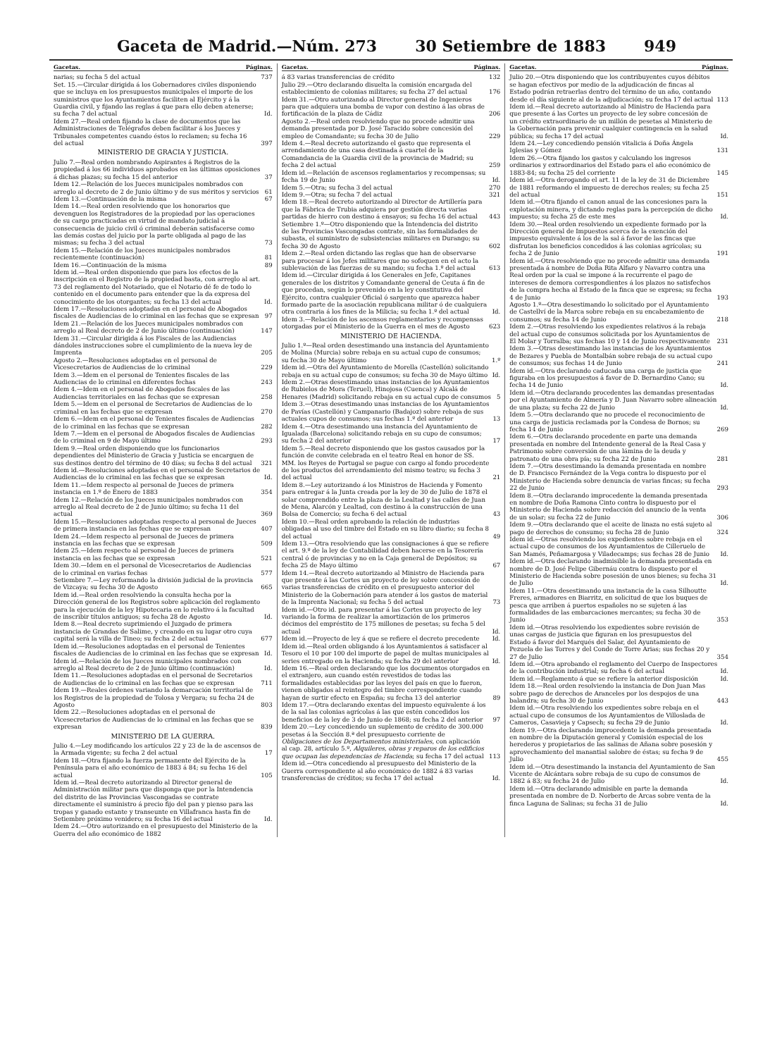Gaceta de Madrid.—Núm. 273 30 Setiembre de 1883 949
Gacetas. Páginas.
narias; su fecha 5 del actual 737
Set. 15.—Circular dirigida á los Gobernadores civiles disponiendo que se incluya en los presupuestos municipales el importe de los suministros que los Ayuntamientos faciliten al Ejército y á la Guardia civil, y fijando las reglas á que para ello deben atenerse; su fecha 7 del actual Id.
Idem 27.—Real orden fijando la clase de documentos que las Administraciones de Telégrafos deben facilitar á los Jueces y Tribunales competentes cuando éstos lo reclamen; su fecha 16 del actual 397
MINISTERIO DE GRACIA Y JUSTICIA.
Julio 7.—Real orden nombrando Aspirantes á Registros de la propiedad á los 66 individuos aprobados en las últimas oposiciones á dichas plazas; su fecha 15 del anterior 37
Idem 12.—Relación de los Jueces municipales nombrados con arreglo al decreto de 2 de Junio último y de sus méritos y servicios 61
Idem 13.—Continuación de la misma 67
Idem 14.—Real orden resolviendo que los honorarios que devenguen los Registradores de la propiedad por las operaciones de su cargo practicadas en virtud de mandato judicial á consecuencia de juicio civil ó criminal deberán satisfacerse como las demás costas del juicio por la parte obligada al pago de las mismas; su fecha 3 del actual 73
Idem 15.—Relación de los Jueces municipales nombrados recientemente (continuación) 81
Idem 16.—Continuación de la misma 89
Idem id.—Real orden disponiendo que para los efectos de la inscripción en el Registro de la propiedad basta, con arreglo al art. 73 del reglamento del Notariado, que el Notario dé fe de todo lo contenido en el documento para entender que la da expresa del conocimiento de los otorgantes; su fecha 13 del actual Id.
Idem 17.—Resoluciones adoptadas en el personal de Abogados fiscales de Audiencias de lo criminal en las fechas que se expresan 97
Idem 21.—Relación de los Jueces municipales nombrados con arreglo al Real decreto de 2 de Junio último (continuación) 147
Idem 31.—Circular dirigida á los Fiscales de las Audiencias dándoles instrucciones sobre el cumplimiento de la nueva ley de Imprenta 205
Agosto 2.—Resoluciones adoptadas en el personal de Vicesecretarios de Audiencias de lo criminal 229
Idem 3.—Idem en el personal de Tenientes fiscales de las Audiencias de lo criminal en diferentes fechas 243
Idem 4.—Idem en el personal de Abogados fiscales de las Audiencias territoriales en las fechas que se expresan 258
Idem 5.—Idem en el personal de Secretarios de Audiencias de lo criminal en las fechas que se expresan 270
Idem 6.—Idem en el personal de Tenientes fiscales de Audiencias de lo criminal en las fechas que se expresan 282
Idem 7.—Idem en el personal de Abogados fiscales de Audiencias de lo criminal en 9 de Mayo último 293
Idem 9.—Real orden disponiendo que los funcionarios dependientes del Ministerio de Gracia y Justicia se encarguen de sus destinos dentro del término de 40 días; su fecha 8 del actual 321
Idem id.—Resoluciones adoptadas en el personal de Secretarios de Audiencias de lo criminal en las fechas que se expresan Id.
Idem 11.—Idem respecto al personal de Jueces de primera instancia en 1.º de Enero de 1883 354
Idem 12.—Relación de los Jueces municipales nombrados con arreglo al Real decreto de 2 de Junio último; su fecha 11 del actual 369
Idem 15.—Resoluciones adoptadas respecto al personal de Jueces de primera instancia en las fechas que se expresan 407
Idem 24.—Idem respecto al personal de Jueces de primera instancia en las fechas que se expresan 509
Idem 25.—Idem respecto al personal de Jueces de primera instancia en las fechas que se expresan 521
Idem 30.—Idem en el personal de Vicesecretarios de Audiencias de lo criminal en varias fechas 577
Setiembre 7.—Ley reformando la división judicial de la provincia de Vizcaya; su fecha 30 de Agosto 665
Idem id.—Real orden resolviendo la consulta hecha por la Dirección general de los Registros sobre aplicación del reglamento para la ejecución de la ley Hipotecaria en lo relativo á la facultad de inscribir títulos antiguos; su fecha 28 de Agosto Id.
Idem 8.—Real decreto suprimiendo el Juzgado de primera instancia de Grandas de Salime, y creando en su lugar otro cuya capital será la villa de Tineo; su fecha 2 del actual 677
Idem id.—Resoluciones adoptadas en el personal de Tenientes fiscales de Audiencias de lo criminal en las fechas que se expresan Id.
Idem id.—Relación de los Jueces municipales nombrados con arreglo al Real decreto de 2 de Junio último (continuación) Id.
Idem 11.—Resoluciones adoptadas en el personal de Secretarios de Audiencias de lo criminal en las fechas que se expresan 711
Idem 19.—Reales órdenes variando la demarcación territorial de los Registros de la propiedad de Tolosa y Vergara; su fecha 24 de Agosto 803
Idem 22.—Resoluciones adoptadas en el personal de Vicesecretarios de Audiencias de lo criminal en las fechas que se expresan 839
MINISTERIO DE LA GUERRA.
Julio 4.—Ley modificando los artículos 22 y 23 de la de ascensos de la Armada vigente; su fecha 2 del actual 17
Idem 18.—Otra fijando la fuerza permanente del Ejército de la Península para el año económico de 1883 á 84; su fecha 16 del actual 105
Idem id.—Real decreto autorizando al Director general de Administración militar para que disponga que por la Intendencia del distrito de las Provincias Vascongadas se contrate directamente el suministro á precio fijo del pan y pienso para las tropas y ganado estante y transeunte en Villafranca hasta fin de Setiembre próximo venidero; su fecha 16 del actual Id.
Idem 24.—Otro autorizando en el presupuesto del Ministerio de la Guerra del año económico de 1882
Gacetas. Páginas.
á 83 varias transferencias de crédito 132
Julio 29.—Otro declarando disuelta la comisión encargada del establecimiento de colonias militares; su fecha 27 del actual 176
Idem 31.—Otro autorizando al Director general de Ingenieros para que adquiera una bomba de vapor con destino á las obras de fortificación de la plaza de Cádiz 206
Agosto 2.—Real orden resolviendo que no procede admitir una demanda presentada por D. José Taracido sobre concesión del empleo de Comandante; su fecha 30 de Julio 229
Idem 4.—Real decreto autorizando el gasto que representa el arrendamiento de una casa destinada á cuartel de la Comandancia de la Guardia civil de la provincia de Madrid; su fecha 2 del actual 259
Idem id.—Relación de ascensos reglamentarios y recompensas; su fecha 19 de Junio Id.
Idem 5.—Otra; su fecha 3 del actual 270
Idem 9.—Otra; su fecha 7 del actual 321
Idem 18.—Real decreto autorizando al Director de Artillería para que la Fábrica de Trubia adquiera por gestión directa varias partidas de hierro con destino á ensayos; su fecha 16 del actual 443
Setiembre 1.º—Otro disponiendo que la Intendencia del distrito de las Provincias Vascongadas contrate, sin las formalidades de subasta, el suministro de subsistencias militares en Durango; su fecha 30 de Agosto 602
Idem 2.—Real orden dictando las reglas que han de observarse para procesar á los Jefes militares que no sofoquen en el acto la sublevación de las fuerzas de su mando; su fecha 1.º del actual 613
Idem id.—Circular dirigida á los Generales en Jefe, Capitanes generales de los distritos y Comandante general de Ceuta á fin de que procedan, según lo prevenido en la ley constitutiva del Ejército, contra cualquier Oficial ó sargento que aparezca haber formado parte de la asociación republicana militar ó de cualquiera otra contraria á los fines de la Milicia; su fecha 1.º del actual Id.
Idem 3.—Relación de los ascensos reglamentarios y recompensas otorgadas por el Ministerio de la Guerra en el mes de Agosto 623
MINISTERIO DE HACIENDA.
Julio 1.º—Real orden desestimando una instancia del Ayuntamiento de Molina (Murcia) sobre rebaja en su actual cupo de consumos; su fecha 30 de Mayo último 1.º
Idem id.—Otra del Ayuntamiento de Morella (Castellón) solicitando rebaja en su actual cupo de consumos; su fecha 30 de Mayo último Id.
Idem 2.—Otras desestimando unas instancias de los Ayuntamientos de Rubielos de Mora (Teruel), Hinojosa (Cuenca) y Alcalá de Henares (Madrid) solicitando rebaja en su actual cupo de consumos 5
Idem 3.—Otras desestimando unas instancias de los Ayuntamientos de Pavías (Castellón) y Campanario (Badajoz) sobre rebaja de sus actuales cupos de consumos; sus fechas 1.º del anterior 13
Idem 4.—Otra desestimando una instancia del Ayuntamiento de Igualada (Barcelona) solicitando rebaja en su cupo de consumos; su fecha 2 del anterior 17
Idem 5.—Real decreto disponiendo que los gastos causados por la función de convite celebrada en el teatro Real en honor de SS. MM. los Reyes de Portugal se pague con cargo al fondo procedente de los productos del arrendamiento del mismo teatro; su fecha 3 del actual 21
Idem 8.—Ley autorizando á los Ministros de Hacienda y Fomento para entregar á la Junta creada por la ley de 30 de Julio de 1878 el solar comprendido entre la plaza de la Lealtad y las calles de Juan de Mena, Alarcón y Lealtad, con destino á la construcción de una Bolsa de Comercio; su fecha 6 del actual 43
Idem 10.—Real orden aprobando la relación de industrias obligadas al uso del timbre del Estado en su libro diario; su fecha 8 del actual 49
Idem 13.—Otra resolviendo que las consignaciones á que se refiere el art. 9.º de la ley de Contabilidad deben hacerse en la Tesorería central ó de provincias y no en la Caja general de Depósitos; su fecha 25 de Mayo último 67
Idem 14.—Real decreto autorizando al Ministro de Hacienda para que presente á las Cortes un proyecto de ley sobre concesión de varias transferencias de crédito en el presupuesto anterior del Ministerio de la Gobernación para atender á los gastos de material de la Imprenta Nacional; su fecha 5 del actual 73
Idem id.—Otro id. para presentar á las Cortes un proyecto de ley variando la forma de realizar la amortización de los primeros décimos del empréstito de 175 millones de pesetas; su fecha 5 del actual Id.
Idem id.—Proyecto de ley á que se refiere el decreto precedente Id.
Idem id.—Real orden obligando á los Ayuntamientos á satisfacer al Tesoro el 10 por 100 del importe de papel de multas municipales al series entregado en la Hacienda; su fecha 29 del anterior Id.
Idem 16.—Real orden declarando que los documentos otorgados en el extranjero, aun cuando estén revestidos de todas las formalidades establecidas por las leyes del país en que lo fueron, vienen obligados al reintegro del timbre correspondiente cuando hayan de surtir efecto en España; su fecha 13 del anterior 89
Idem 17.—Otra declarando exentas del impuesto equivalente á los de la sal las colonias agrícolas á las que estén concedidos los beneficios de la ley de 3 de Junio de 1868; su fecha 2 del anterior 97
Idem 20.—Ley concediendo un suplemento de crédito de 300.000 pesetas á la Sección 8.ª del presupuesto corriente de Obligaciones de los Departamentos ministeriales, con aplicación al cap. 28, artículo 5.º, Alquileres, obras y reparos de los edificios que ocupan las dependencias de Hacienda; su fecha 17 del actual 113
Idem id.—Otra concediendo al presupuesto del Ministerio de la Guerra correspondiente al año económico de 1882 á 83 varias transferencias de créditos; su fecha 17 del actual Id.
Gacetas. Páginas.
Julio 20.—Otra disponiendo que los contribuyentes cuyos débitos se hagan efectivos por medio de la adjudicación de fincas al Estado podrán retraerlas dentro del término de un año, contando desde el día siguiente al de la adjudicación; su fecha 17 del actual 113
Idem id.—Real decreto autorizando al Ministro de Hacienda para que presente á las Cortes un proyecto de ley sobre concesión de un crédito extraordinario de un millón de pesetas al Ministerio de la Gobernación para prevenir cualquier contingencia en la salud pública; su fecha 17 del actual Id.
Idem 24.—Ley concediendo pensión vitalicia á Doña Ángela Iglesias y Gómez 131
Idem 26.—Otra fijando los gastos y calculando los ingresos ordinarios y extraordinarios del Estado para el año económico de 1883-84; su fecha 25 del corriente 145
Idem id.—Otra derogando el art. 11 de la ley de 31 de Diciembre de 1881 reformando el impuesto de derechos reales; su fecha 25 del actual 151
Idem id.—Otra fijando el canon anual de las concesiones para la explotación minera, y dictando reglas para la percepción de dicho impuesto; su fecha 25 de este mes Id.
Idem 30.—Real orden resolviendo un expediente formado por la Dirección general de Impuestos acerca de la exención del impuesto equivalente á los de la sal á favor de las fincas que disfrutan los beneficios concedidos á las colonias agrícolas; su fecha 2 de Junio 191
Idem id.—Otra resolviendo que no procede admitir una demanda presentada á nombre de Doña Rita Alfaro y Navarro contra una Real orden por la cual se impone á la recurrente el pago de intereses de demora correspondientes á los plazos no satisfechos de la compra hecha al Estado de la finca que se expresa; su fecha 4 de Junio 193
Agosto 1.º—Otra desestimando lo solicitado por el Ayuntamiento de Castellví de la Marca sobre rebaja en su encabezamiento de consumos; su fecha 14 de Junio 218
Idem 2.—Otras resolviendo los expedientes relativos á la rebaja del actual cupo de consumos solicitada por los Ayuntamientos de El Molar y Torralba; sus fechas 10 y 14 de Junio respectivamente 231
Idem 3.—Otras desestimando las instancias de los Ayuntamientos de Bezares y Puebla de Montalbán sobre rebaja de su actual cupo de consumos; sus fechas 14 de Junio 241
Idem id.—Otra declarando caducada una carga de justicia que figuraba en los presupuestos á favor de D. Bernardino Cano; su fecha 14 de Junio Id.
Idem id.—Otra declarando procedentes las demandas presentadas por el Ayuntamiento de Almería y D. Juan Navarro sobre alineación de una plaza; su fecha 22 de Junio Id.
Idem 5.—Otra declarando que no procede el reconocimiento de una carga de justicia reclamada por la Condesa de Bornos; su fecha 14 de Junio 269
Idem 6.—Otra declarando procedente en parte una demanda presentada en nombre del Intendente general de la Real Casa y Patrimonio sobre conversión de una lámina de la deuda y patronato de una obra pía; su fecha 22 de Junio 281
Idem 7.—Otra desestimando la demanda presentada en nombre de D. Francisco Fernández de la Vega contra lo dispuesto por el Ministerio de Hacienda sobre denuncia de varias fincas; su fecha 22 de Junio 293
Idem 8.—Otra declarando improcedente la demanda presentada en nombre de Doña Ramona Cinto contra lo dispuesto por el Ministerio de Hacienda sobre redacción del anuncio de la venta de un solar; su fecha 22 de Junio 306
Idem 9.—Otra declarando que el aceite de linaza no está sujeto al pago de derechos de consumo; su fecha 28 de Junio 324
Idem id.—Otras resolviendo los expedientes sobre rebaja en el actual cupo de consumos de los Ayuntamientos de Cilleruelo de San Mamés, Peñamargosa y Viladecamps; sus fechas 28 de Junio Id.
Idem id.—Otra declarando inadmisible la demanda presentada en nombre de D. José Felipe Gibernáu contra lo dispuesto por el Ministerio de Hacienda sobre posesión de unos bienes; su fecha 31 de Julio Id.
Idem 11.—Otra desestimando una instancia de la casa Silhoutte Freres, armadores en Biarritz, en solicitud de que los buques de pesca que arriben á puertos españoles no se sujeten á las formalidades de las embarcaciones mercantes; su fecha 30 de Junio 353
Idem id.—Otras resolviendo los expedientes sobre revisión de unas cargas de justicia que figuran en los presupuestos del Estado á favor del Marqués del Salar, del Ayuntamiento de Pezuela de las Torres y del Conde de Torre Arias; sus fechas 20 y 27 de Julio 354
Idem id.—Otra aprobando el reglamento del Cuerpo de Inspectores de la contribución industrial; su fecha 6 del actual Id.
Idem id.—Reglamento á que se refiere la anterior disposición Id.
Idem 18.—Real orden resolviendo la instancia de Don Juan Mas sobre pago de derechos de Aranceles por los despojos de una balandra; su fecha 30 de Junio 443
Idem id.—Otra resolviendo los expedientes sobre rebaja en el actual cupo de consumos de los Ayuntamientos de Villoslada de Cameros, Casavieja y Capsech; su fecha 29 de Junio Id.
Idem 19.—Otra declarando improcedente la demanda presentada en nombre de la Diputación general y Comisión especial de los herederos y propietarios de las salinas de Añana sobre posesión y aprovechamiento del manantial salobre de éstas; su fecha 9 de Julio 455
Idem id.—Otra desestimando la instancia del Ayuntamiento de San Vicente de Alcántara sobre rebaja de su cupo de consumos de 1882 á 83; su fecha 24 de Julio Id.
Idem id.—Otra declarando admisible en parte la demanda presentada en nombre de D. Norberto de Arcas sobre venta de la finca Laguna de Salinas; su fecha 31 de Julio Id.